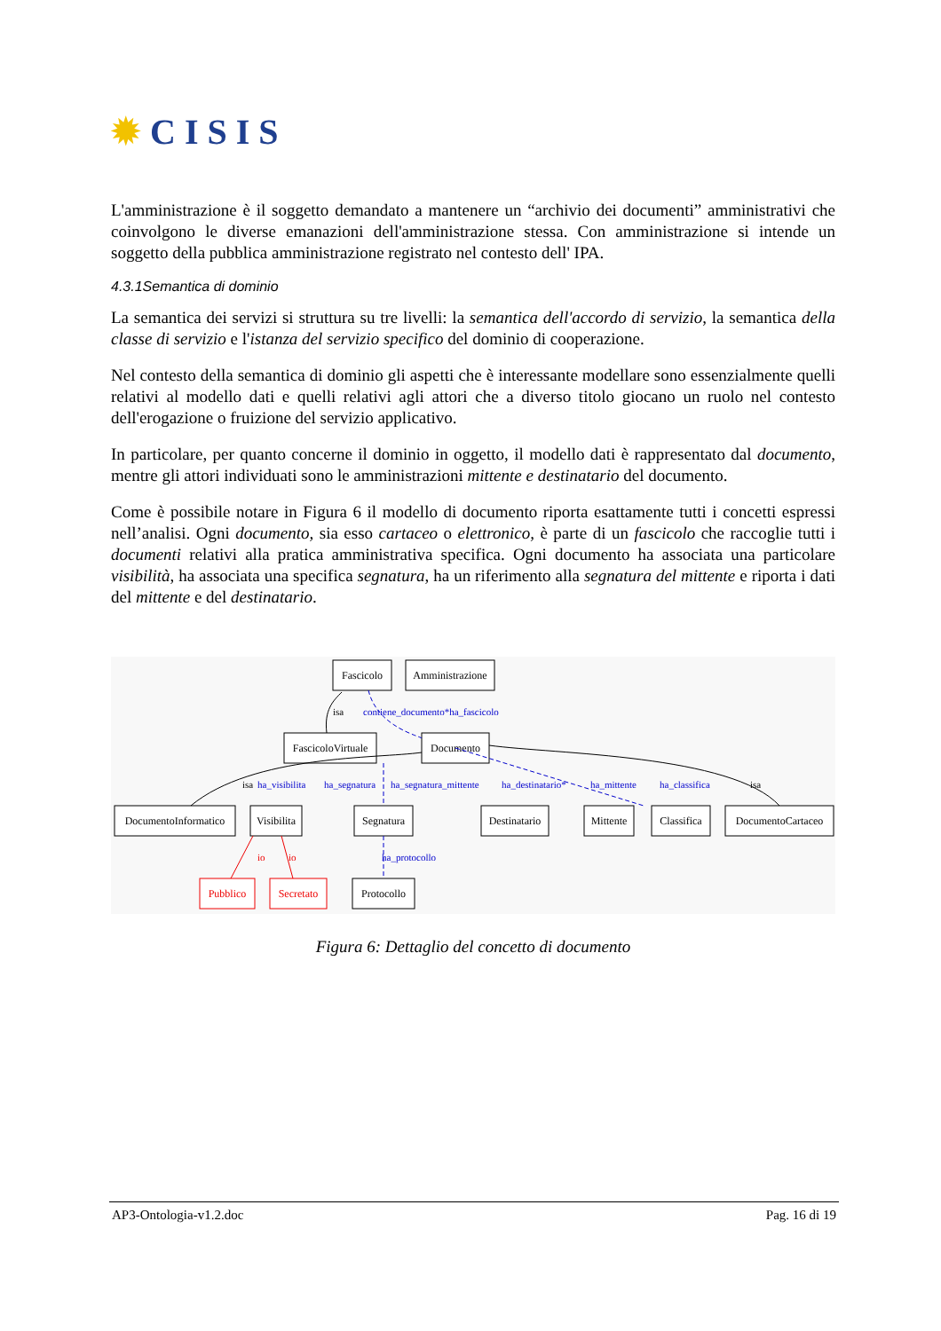✹ C I S I S
L'amministrazione è il soggetto demandato a mantenere un “archivio dei documenti” amministrativi che coinvolgono le diverse emanazioni dell'amministrazione stessa. Con amministrazione si intende un soggetto della pubblica amministrazione registrato nel contesto dell' IPA.
4.3.1Semantica di dominio
La semantica dei servizi si struttura su tre livelli: la semantica dell'accordo di servizio, la semantica della classe di servizio e l'istanza del servizio specifico del dominio di cooperazione.
Nel contesto della semantica di dominio gli aspetti che è interessante modellare sono essenzialmente quelli relativi al modello dati e quelli relativi agli attori che a diverso titolo giocano un ruolo nel contesto dell'erogazione o fruizione del servizio applicativo.
In particolare, per quanto concerne il dominio in oggetto, il modello dati è rappresentato dal documento, mentre gli attori individuati sono le amministrazioni mittente e destinatario del documento.
Come è possibile notare in Figura 6 il modello di documento riporta esattamente tutti i concetti espressi nell’analisi. Ogni documento, sia esso cartaceo o elettronico, è parte di un fascicolo che raccoglie tutti i documenti relativi alla pratica amministrativa specifica. Ogni documento ha associata una particolare visibilità, ha associata una specifica segnatura, ha un riferimento alla segnatura del mittente e riporta i dati del mittente e del destinatario.
Fascicolo
Amministrazione
FascicoloVirtuale
Documento
DocumentoInformatico
Visibilita
Segnatura
Destinatario
Mittente
Classifica
DocumentoCartaceo
Protocollo
Pubblico
Secretato
contiene_documento*ha_fascicolo
ha_visibilita
ha_segnatura
ha_segnatura_mittente
ha_destinatario*
ha_mittente
ha_classifica
ha_protocollo
isa
isa
isa
io
io
Figura 6: Dettaglio del concetto di documento
AP3-Ontologia-v1.2.doc Pag. 16 di 19